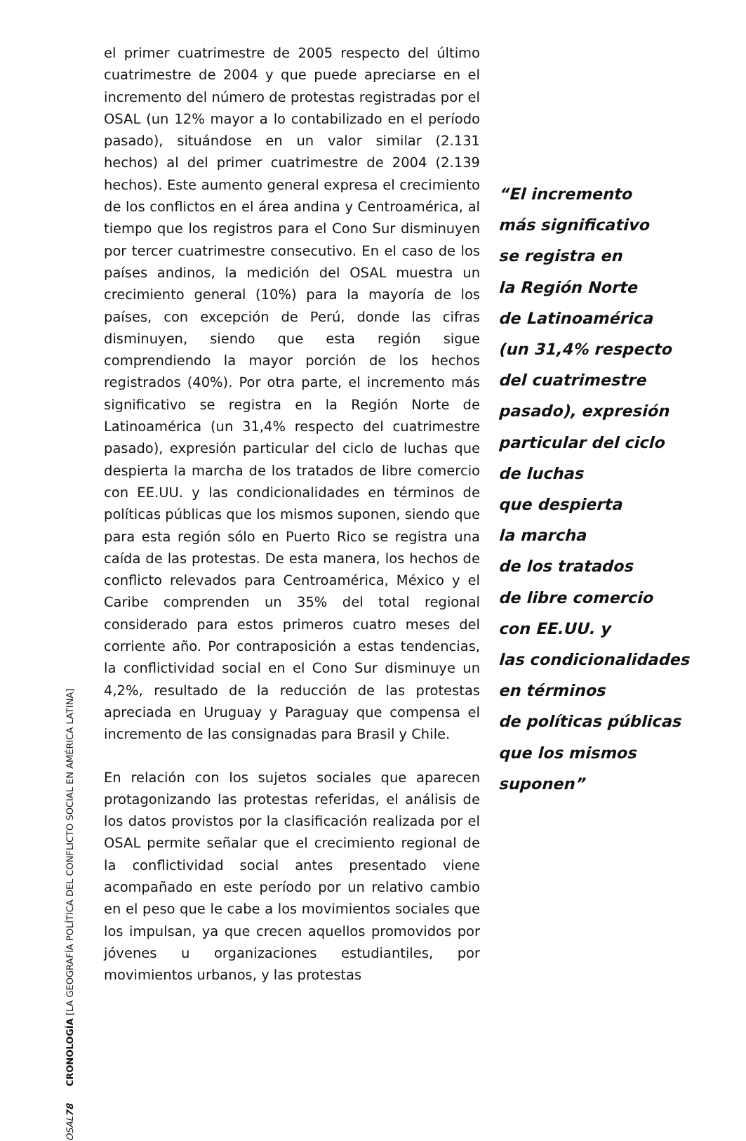el primer cuatrimestre de 2005 respecto del último cuatrimestre de 2004 y que puede apreciarse en el incremento del número de protestas registradas por el OSAL (un 12% mayor a lo contabilizado en el período pasado), situándose en un valor similar (2.131 hechos) al del primer cuatrimestre de 2004 (2.139 hechos). Este aumento general expresa el crecimiento de los conflictos en el área andina y Centroamérica, al tiempo que los registros para el Cono Sur disminuyen por tercer cuatrimestre consecutivo. En el caso de los países andinos, la medición del OSAL muestra un crecimiento general (10%) para la mayoría de los países, con excepción de Perú, donde las cifras disminuyen, siendo que esta región sigue comprendiendo la mayor porción de los hechos registrados (40%). Por otra parte, el incremento más significativo se registra en la Región Norte de Latinoamérica (un 31,4% respecto del cuatrimestre pasado), expresión particular del ciclo de luchas que despierta la marcha de los tratados de libre comercio con EE.UU. y las condicionalidades en términos de políticas públicas que los mismos suponen, siendo que para esta región sólo en Puerto Rico se registra una caída de las protestas. De esta manera, los hechos de conflicto relevados para Centroamérica, México y el Caribe comprenden un 35% del total regional considerado para estos primeros cuatro meses del corriente año. Por contraposición a estas tendencias, la conflictividad social en el Cono Sur disminuye un 4,2%, resultado de la reducción de las protestas apreciada en Uruguay y Paraguay que compensa el incremento de las consignadas para Brasil y Chile.
En relación con los sujetos sociales que aparecen protagonizando las protestas referidas, el análisis de los datos provistos por la clasificación realizada por el OSAL permite señalar que el crecimiento regional de la conflictividad social antes presentado viene acompañado en este período por un relativo cambio en el peso que le cabe a los movimientos sociales que los impulsan, ya que crecen aquellos promovidos por jóvenes u organizaciones estudiantiles, por movimientos urbanos, y las protestas
“El incremento
más significativo
se registra en
la Región Norte
de Latinoamérica
(un 31,4% respecto
del cuatrimestre
pasado), expresión
particular del ciclo
de luchas
que despierta
la marcha
de los tratados
de libre comercio
con EE.UU. y
las condicionalidades
en términos
de políticas públicas
que los mismos
suponen”
OSAL 78 CRONOLOGÍA [LA GEOGRAFÍA POLÍTICA DEL CONFLICTO SOCIAL EN AMÉRICA LATINA]